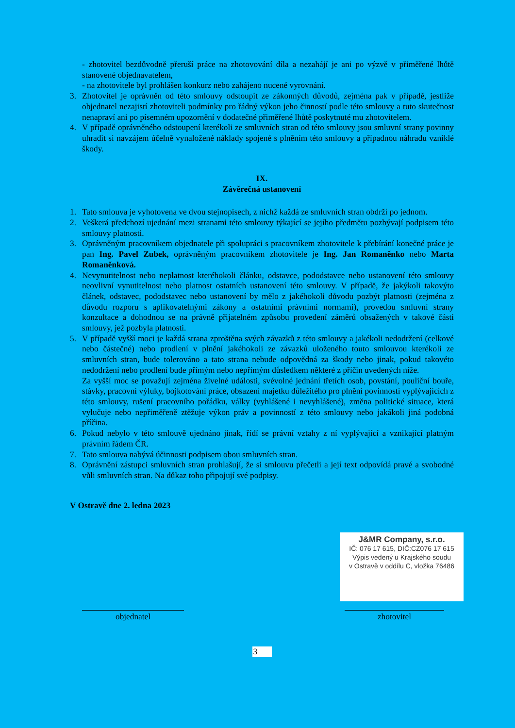- zhotovitel bezdůvodně přeruší práce na zhotovování díla a nezahájí je ani po výzvě v přiměřené lhůtě stanovené objednavatelem,
- na zhotovitele byl prohlášen konkurz nebo zahájeno nucené vyrovnání.
3. Zhotovitel je oprávněn od této smlouvy odstoupit ze zákonných důvodů, zejména pak v případě, jestliže objednatel nezajistí zhotoviteli podmínky pro řádný výkon jeho činností podle této smlouvy a tuto skutečnost nenapraví ani po písemném upozornění v dodatečné přiměřené lhůtě poskytnuté mu zhotovitelem.
4. V případě oprávněného odstoupení kterékoli ze smluvních stran od této smlouvy jsou smluvní strany povinny uhradit si navzájem účelně vynaložené náklady spojené s plněním této smlouvy a případnou náhradu vzniklé škody.
IX.
Závěrečná ustanovení
1. Tato smlouva je vyhotovena ve dvou stejnopisech, z nichž každá ze smluvních stran obdrží po jednom.
2. Veškerá předchozí ujednání mezi stranami této smlouvy týkající se jejího předmětu pozbývají podpisem této smlouvy platnosti.
3. Oprávněným pracovníkem objednatele při spolupráci s pracovníkem zhotovitele k přebírání konečné práce je pan Ing. Pavel Zubek, oprávněným pracovníkem zhotovitele je Ing. Jan Romaněnko nebo Marta Romaněnková.
4. Nevynutitelnost nebo neplatnost kteréhokoli článku, odstavce, pododstavce nebo ustanovení této smlouvy neovlivní vynutitelnost nebo platnost ostatních ustanovení této smlouvy. V případě, že jakýkoli takovýto článek, odstavec, pododstavec nebo ustanovení by mělo z jakéhokoli důvodu pozbýt platnosti (zejména z důvodu rozporu s aplikovatelnými zákony a ostatními právními normami), provedou smluvní strany konzultace a dohodnou se na právně přijatelném způsobu provedení záměrů obsažených v takové části smlouvy, jež pozbyla platnosti.
5. V případě vyšší moci je každá strana zproštěna svých závazků z této smlouvy a jakékoli nedodržení (celkové nebo částečné) nebo prodlení v plnění jakéhokoli ze závazků uloženého touto smlouvou kterékoli ze smluvních stran, bude tolerováno a tato strana nebude odpovědná za škody nebo jinak, pokud takovéto nedodržení nebo prodlení bude přímým nebo nepřímým důsledkem některé z příčin uvedených níže.
Za vyšší moc se považují zejména živelné události, svévolné jednání třetích osob, povstání, pouliční bouře, stávky, pracovní výluky, bojkotování práce, obsazení majetku důležitého pro plnění povinností vyplývajících z této smlouvy, rušení pracovního pořádku, války (vyhlášené i nevyhlášené), změna politické situace, která vylučuje nebo nepřiměřeně ztěžuje výkon práv a povinností z této smlouvy nebo jakákoli jiná podobná příčina.
6. Pokud nebylo v této smlouvě ujednáno jinak, řídí se právní vztahy z ní vyplývající a vznikající platným právním řádem ČR.
7. Tato smlouva nabývá účinnosti podpisem obou smluvních stran.
8. Oprávnění zástupci smluvních stran prohlašují, že si smlouvu přečetli a její text odpovídá pravé a svobodné vůli smluvních stran. Na důkaz toho připojují své podpisy.
V Ostravě dne 2. ledna 2023
objednatel
J&MR Company, s.r.o.
IČ: 076 17 615, DIČ:CZ076 17 615
Výpis vedený u Krajského soudu
v Ostravě v oddílu C, vložka 76486
zhotovitel
3